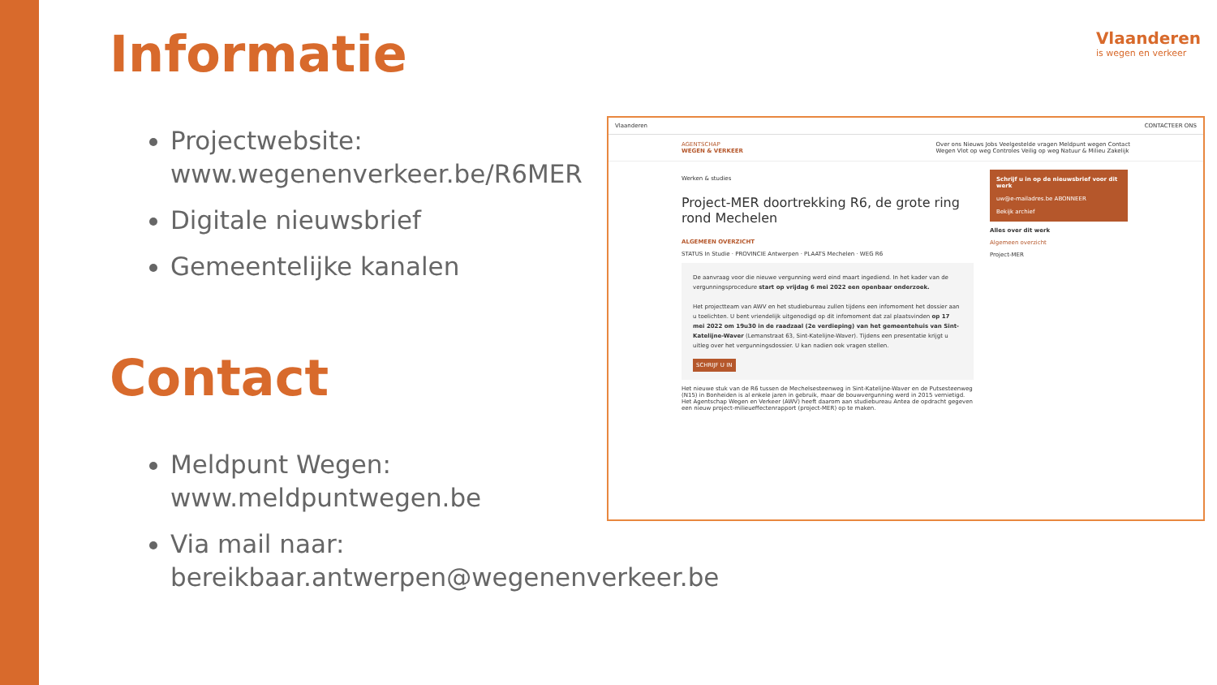Informatie
Projectwebsite:
www.wegenenverkeer.be/R6MER
Digitale nieuwsbrief
Gemeentelijke kanalen
Contact
Meldpunt Wegen:
www.meldpuntwegen.be
Via mail naar:
bereikbaar.antwerpen@wegenenverkeer.be
Vlaanderen
is wegen en verkeer
Vlaanderen CONTACTEER ONS
AGENTSCHAP
WEGEN & VERKEER Over ons Nieuws Jobs Veelgestelde vragen Meldpunt wegen Contact
Wegen Vlot op weg Controles Veilig op weg Natuur & Milieu Zakelijk
Werken & studies
Project-MER doortrekking R6, de grote ring rond Mechelen
ALGEMEEN OVERZICHT
STATUS In Studie · PROVINCIE Antwerpen · PLAATS Mechelen · WEG R6
De aanvraag voor die nieuwe vergunning werd eind maart ingediend. In het kader van de vergunningsprocedure start op vrijdag 6 mei 2022 een openbaar onderzoek.
Het projectteam van AWV en het studiebureau zullen tijdens een infomoment het dossier aan u toelichten. U bent vriendelijk uitgenodigd op dit infomoment dat zal plaatsvinden op 17 mei 2022 om 19u30 in de raadzaal (2e verdieping) van het gemeentehuis van Sint-Katelijne-Waver (Lemanstraat 63, Sint-Katelijne-Waver). Tijdens een presentatie krijgt u uitleg over het vergunningsdossier. U kan nadien ook vragen stellen.
SCHRIJF U IN
Het nieuwe stuk van de R6 tussen de Mechelsesteenweg in Sint-Katelijne-Waver en de Putsesteenweg (N15) in Bonheiden is al enkele jaren in gebruik, maar de bouwvergunning werd in 2015 vernietigd. Het Agentschap Wegen en Verkeer (AWV) heeft daarom aan studiebureau Antea de opdracht gegeven een nieuw project-milieueffectenrapport (project-MER) op te maken.
Schrijf u in op de nieuwsbrief voor dit werk
uw@e-mailadres.be ABONNEER
Bekijk archief
Alles over dit werk
Algemeen overzicht
Project-MER